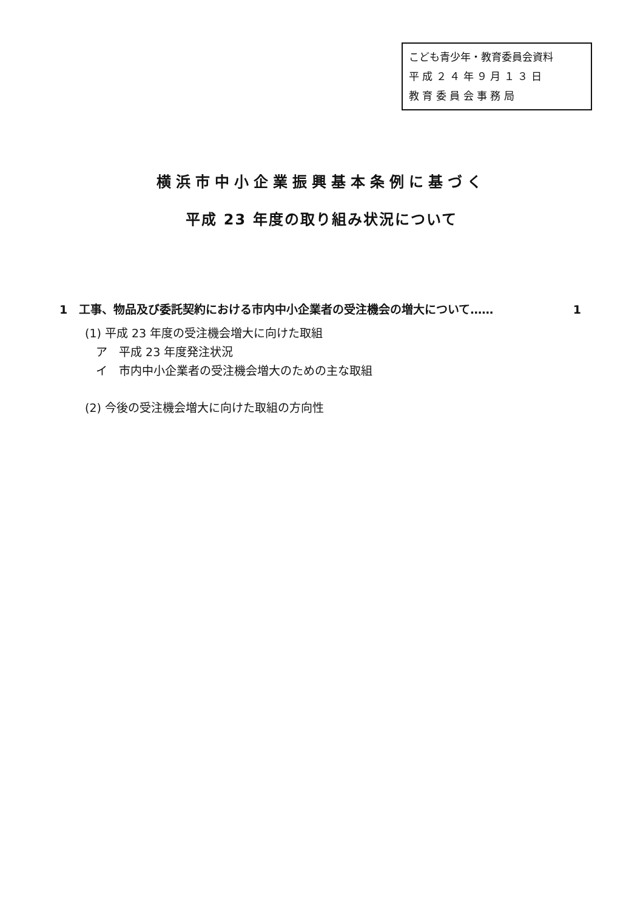こども青少年・教育委員会資料
平 成 ２ ４ 年 ９ 月 １ ３ 日
教 育 委 員 会 事 務 局
横浜市中小企業振興基本条例に基づく
平成 23 年度の取り組み状況について
1　工事、物品及び委託契約における市内中小企業者の受注機会の増大について…… 1
(1) 平成 23 年度の受注機会増大に向けた取組
ア　平成 23 年度発注状況
イ　市内中小企業者の受注機会増大のための主な取組
(2) 今後の受注機会増大に向けた取組の方向性